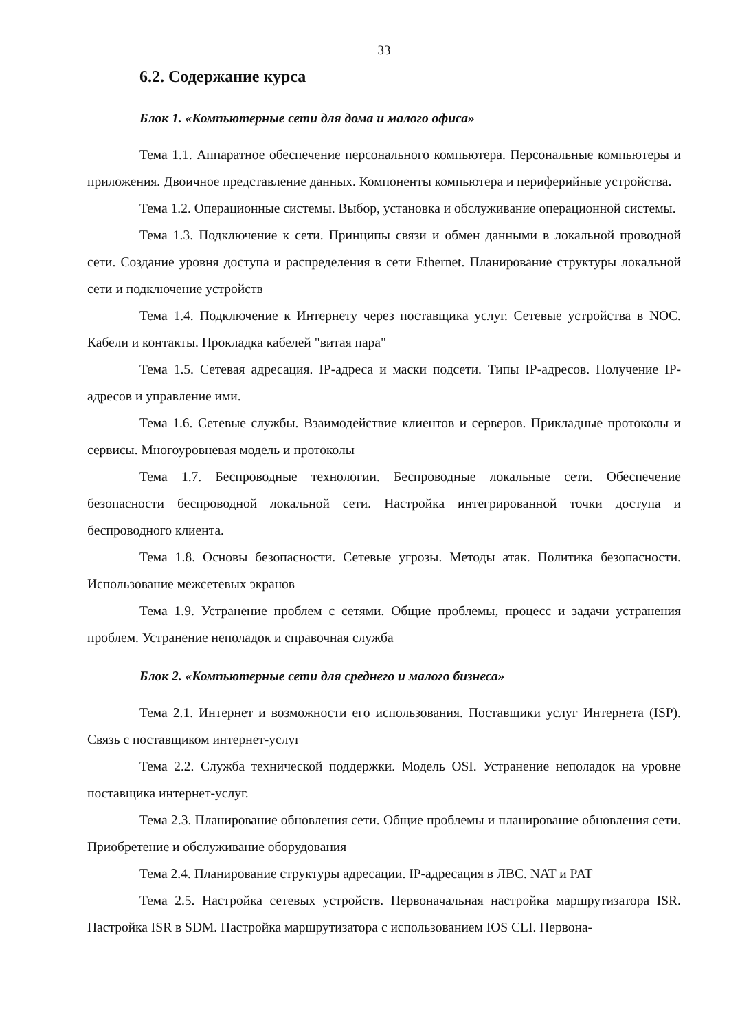33
6.2. Содержание курса
Блок 1. «Компьютерные сети для дома и малого офиса»
Тема 1.1. Аппаратное обеспечение персонального компьютера. Персональные компьютеры и приложения. Двоичное представление данных. Компоненты компьютера и периферийные устройства.
Тема 1.2. Операционные системы. Выбор, установка и обслуживание операционной системы.
Тема 1.3. Подключение к сети. Принципы связи и обмен данными в локальной проводной сети. Создание уровня доступа и распределения в сети Ethernet. Планирование структуры локальной сети и подключение устройств
Тема 1.4. Подключение к Интернету через поставщика услуг. Сетевые устройства в NOC. Кабели и контакты. Прокладка кабелей "витая пара"
Тема 1.5. Сетевая адресация. IP-адреса и маски подсети. Типы IP-адресов. Получение IP-адресов и управление ими.
Тема 1.6. Сетевые службы. Взаимодействие клиентов и серверов. Прикладные протоколы и сервисы. Многоуровневая модель и протоколы
Тема 1.7. Беспроводные технологии. Беспроводные локальные сети. Обеспечение безопасности беспроводной локальной сети. Настройка интегрированной точки доступа и беспроводного клиента.
Тема 1.8. Основы безопасности. Сетевые угрозы. Методы атак. Политика безопасности. Использование межсетевых экранов
Тема 1.9. Устранение проблем с сетями. Общие проблемы, процесс и задачи устранения проблем. Устранение неполадок и справочная служба
Блок 2. «Компьютерные сети для среднего и малого бизнеса»
Тема 2.1. Интернет и возможности его использования. Поставщики услуг Интернета (ISP). Связь с поставщиком интернет-услуг
Тема 2.2. Служба технической поддержки. Модель OSI. Устранение неполадок на уровне поставщика интернет-услуг.
Тема 2.3. Планирование обновления сети. Общие проблемы и планирование обновления сети. Приобретение и обслуживание оборудования
Тема 2.4. Планирование структуры адресации. IP-адресация в ЛВС. NAT и PAT
Тема 2.5. Настройка сетевых устройств. Первоначальная настройка маршрутизатора ISR. Настройка ISR в SDM. Настройка маршрутизатора с использованием IOS CLI. Первона-